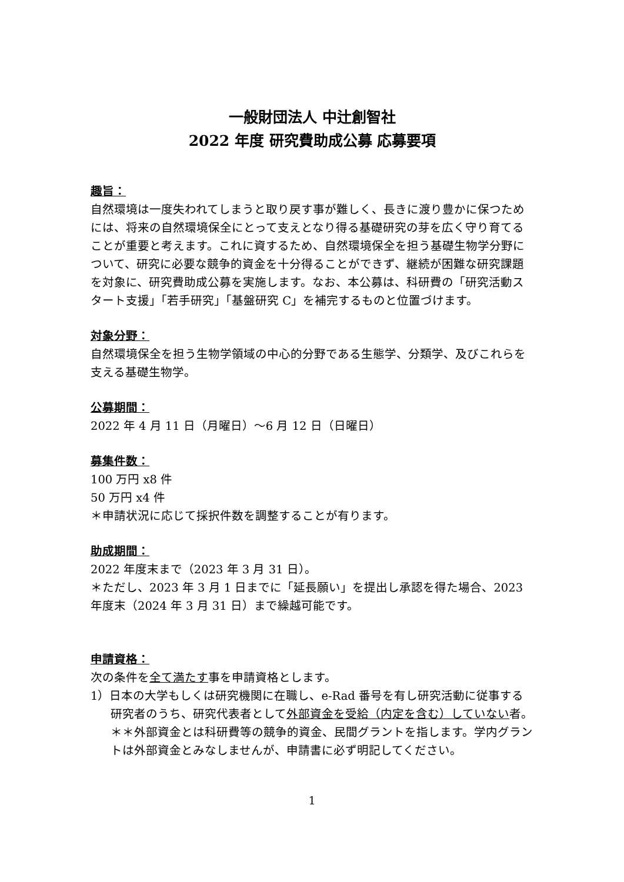一般財団法人 中辻創智社
2022 年度 研究費助成公募 応募要項
趣旨：
自然環境は一度失われてしまうと取り戻す事が難しく、長きに渡り豊かに保つためには、将来の自然環境保全にとって支えとなり得る基礎研究の芽を広く守り育てることが重要と考えます。これに資するため、自然環境保全を担う基礎生物学分野について、研究に必要な競争的資金を十分得ることができず、継続が困難な研究課題を対象に、研究費助成公募を実施します。なお、本公募は、科研費の「研究活動スタート支援」「若手研究」「基盤研究 C」を補完するものと位置づけます。
対象分野：
自然環境保全を担う生物学領域の中心的分野である生態学、分類学、及びこれらを支える基礎生物学。
公募期間：
2022 年 4 月 11 日（月曜日）～6 月 12 日（日曜日）
募集件数：
100 万円 x8 件
50 万円 x4 件
＊申請状況に応じて採択件数を調整することが有ります。
助成期間：
2022 年度末まで（2023 年 3 月 31 日）。
＊ただし、2023 年 3 月 1 日までに「延長願い」を提出し承認を得た場合、2023 年度末（2024 年 3 月 31 日）まで繰越可能です。
申請資格：
次の条件を全て満たす事を申請資格とします。
1）日本の大学もしくは研究機関に在職し、e-Rad 番号を有し研究活動に従事する研究者のうち、研究代表者として外部資金を受給（内定を含む）していない者。
＊＊外部資金とは科研費等の競争的資金、民間グラントを指します。学内グラントは外部資金とみなしませんが、申請書に必ず明記してください。
1